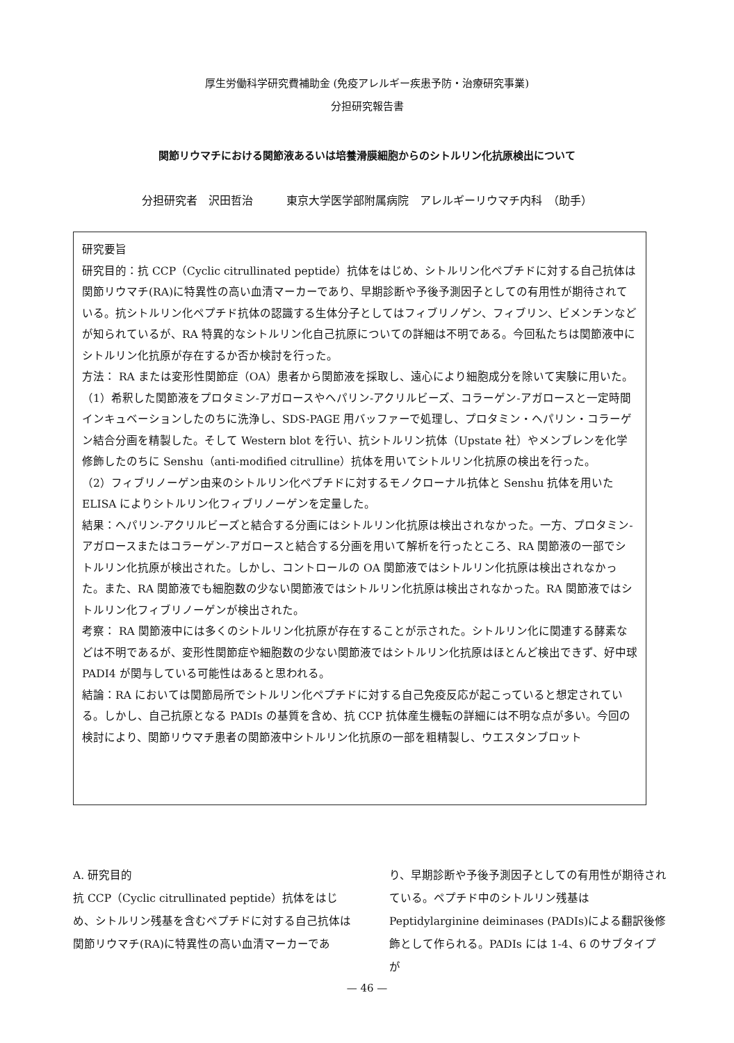厚生労働科学研究費補助金 (免疫アレルギー疾患予防・治療研究事業)
分担研究報告書
関節リウマチにおける関節液あるいは培養滑膜細胞からのシトルリン化抗原検出について
分担研究者　沢田哲治　　　東京大学医学部附属病院　アレルギーリウマチ内科　（助手）
研究要旨
研究目的：抗 CCP（Cyclic citrullinated peptide）抗体をはじめ、シトルリン化ペプチドに対する自己抗体は関節リウマチ(RA)に特異性の高い血清マーカーであり、早期診断や予後予測因子としての有用性が期待されている。抗シトルリン化ペプチド抗体の認識する生体分子としてはフィブリノゲン、フィブリン、ビメンチンなどが知られているが、RA 特異的なシトルリン化自己抗原についての詳細は不明である。今回私たちは関節液中にシトルリン化抗原が存在するか否か検討を行った。
方法： RA または変形性関節症（OA）患者から関節液を採取し、遠心により細胞成分を除いて実験に用いた。
（1）希釈した関節液をプロタミン-アガロースやヘパリン-アクリルビーズ、コラーゲン-アガロースと一定時間インキュベーションしたのちに洗浄し、SDS-PAGE 用バッファーで処理し、プロタミン・ヘパリン・コラーゲン結合分画を精製した。そして Western blot を行い、抗シトルリン抗体（Upstate 社）やメンブレンを化学修飾したのちに Senshu（anti-modified citrulline）抗体を用いてシトルリン化抗原の検出を行った。
（2）フィブリノーゲン由来のシトルリン化ペプチドに対するモノクローナル抗体と Senshu 抗体を用いた ELISA によりシトルリン化フィブリノーゲンを定量した。
結果：ヘパリン-アクリルビーズと結合する分画にはシトルリン化抗原は検出されなかった。一方、プロタミン-アガロースまたはコラーゲン-アガロースと結合する分画を用いて解析を行ったところ、RA 関節液の一部でシトルリン化抗原が検出された。しかし、コントロールの OA 関節液ではシトルリン化抗原は検出されなかった。また、RA 関節液でも細胞数の少ない関節液ではシトルリン化抗原は検出されなかった。RA 関節液ではシトルリン化フィブリノーゲンが検出された。
考察： RA 関節液中には多くのシトルリン化抗原が存在することが示された。シトルリン化に関連する酵素などは不明であるが、変形性関節症や細胞数の少ない関節液ではシトルリン化抗原はほとんど検出できず、好中球 PADI4 が関与している可能性はあると思われる。
結論：RA においては関節局所でシトルリン化ペプチドに対する自己免疫反応が起こっていると想定されている。しかし、自己抗原となる PADIs の基質を含め、抗 CCP 抗体産生機転の詳細には不明な点が多い。今回の検討により、関節リウマチ患者の関節液中シトルリン化抗原の一部を粗精製し、ウエスタンブロット
A. 研究目的
抗 CCP（Cyclic citrullinated peptide）抗体をはじめ、シトルリン残基を含むペプチドに対する自己抗体は関節リウマチ(RA)に特異性の高い血清マーカーであ
り、早期診断や予後予測因子としての有用性が期待されている。ペプチド中のシトルリン残基は Peptidylarginine deiminases (PADIs)による翻訳後修飾として作られる。PADIs には 1-4、6 のサブタイプが
— 46 —